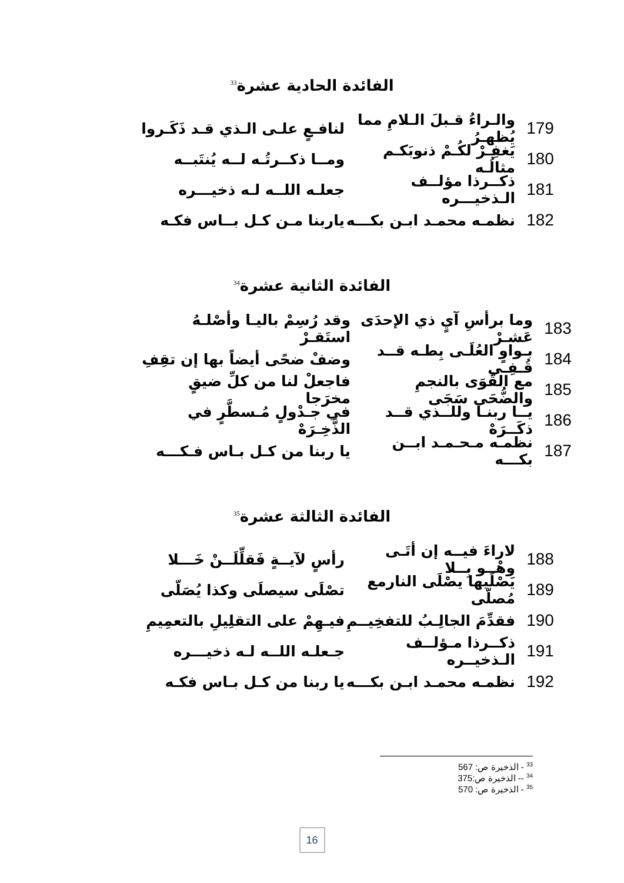الفائدة الحادية عشرة<sup>33</sup>
179 والـراءُ قـبلَ الـلامِ مما يُظهـرُ لنافـعٍ علـى الـذي قـد ذَكَـروا
180 يَغفِـرْ لكُـمْ ذنوبَكـم مثالُـه ومــا ذكــرتُـه لــه يُنتَبــه
181 ذكــرذا مؤلــف الـذخيـــره جعلـه اللــه لـه ذخيـــره
182 نظمـه محمـد ابـن بكـــه ياربنا مـن كـل بــاس فكـه
الفائدة الثانية عشرة<sup>34</sup>
183 وما برأسِ آيٍ ذي الإحدَى عَشـرْ وقد رُسِمْ باليـا وأصْلـهُ استَقـرْ
184 بـواوٍ العُلَـى بِطـه قــد قُـفِـي وضفْ ضحًى أيضاً بها إن تقِفِ
185 مع القُوَى بالنجمِ والضُّحَى سَجَى فاجعلْ لنا من كلِّ ضيقٍ مخرَجا
186 يــا ربنـا وللــذي قــد ذكَــرَهْ في جـدْولٍ مُـسطَّرٍ في الذَّخِـرَهْ
187 نظمـه مـحـمـد ابــن بكـــه يا ربنا من كـل بـاس فـكـــه
الفائدة الثالثة عشرة<sup>35</sup>
188 لاراءَ فيــه إن أتَـى وهْــو بِــلا رأسٍ لآيــةٍ فَقلِّلَــنْ خَـــلا
189 يَصْلَيها يصْلَى النارمع مُصلّى تصْلَى سيصلَى وكذا يُصَلّى
190 فقدِّمَ الجالِـبُ للتفخِيــمِ فيـهِمْ على التقلِيلِ بالتعمِيمِ
191 ذكــرذا مـؤلــف الـذخيــره جـعلـه اللــه لـه ذخيـــره
192 نظمـه محمـد ابـن بكـــه يا ربنا من كـل بـاس فكـه
<sup>33</sup> - الذخيرة ص: 567
<sup>34</sup> -- الذخيرة ص:375
<sup>35</sup> - الذخيرة ص: 570
16